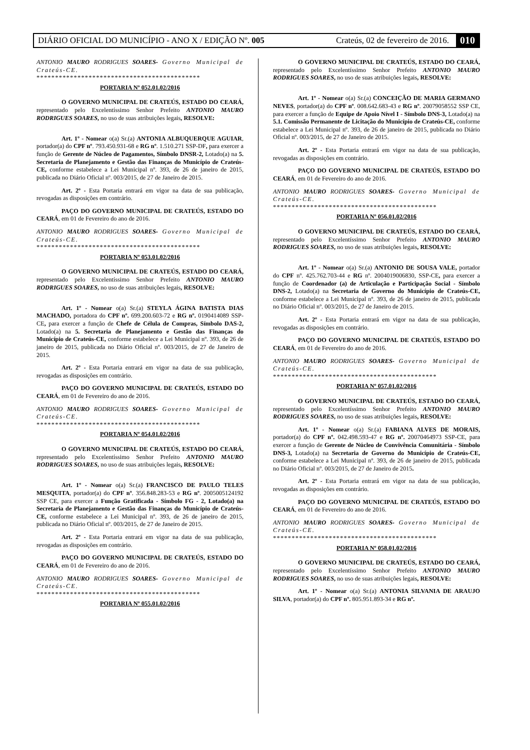DIÁRIO OFICIAL DO MUNICÍPIO - ANO X / EDIÇÃO Nº. 005 Crateús, 02 de fevereiro de 2016. 010
ANTONIO MAURO RODRIGUES SOARES- Governo Municipal de Crateús-CE.
********************************************
PORTARIA Nº 052.01.02/2016
O GOVERNO MUNICIPAL DE CRATEÚS, ESTADO DO CEARÁ, representado pelo Excelentíssimo Senhor Prefeito ANTONIO MAURO RODRIGUES SOARES, no uso de suas atribuições legais, RESOLVE:
Art. 1º - Nomear o(a) Sr.(a) ANTONIA ALBUQUERQUE AGUIAR, portador(a) do CPF nº. 793.450.931-68 e RG nº. 1.510.271 SSP-DF, para exercer a função de Gerente de Núcleo de Pagamentos, Símbolo DNSR-2, Lotado(a) na 5. Secretaria de Planejamento e Gestão das Finanças do Município de Crateús-CE, conforme estabelece a Lei Municipal nº. 393, de 26 de janeiro de 2015, publicada no Diário Oficial nº. 003/2015, de 27 de Janeiro de 2015.
Art. 2º - Esta Portaria entrará em vigor na data de sua publicação, revogadas as disposições em contrário.
PAÇO DO GOVERNO MUNICIPAL DE CRATEÚS, ESTADO DO CEARÁ, em 01 de Fevereiro do ano de 2016.
ANTONIO MAURO RODRIGUES SOARES- Governo Municipal de Crateús-CE.
********************************************
PORTARIA Nº 053.01.02/2016
O GOVERNO MUNICIPAL DE CRATEÚS, ESTADO DO CEARÁ, representado pelo Excelentíssimo Senhor Prefeito ANTONIO MAURO RODRIGUES SOARES, no uso de suas atribuições legais, RESOLVE:
Art. 1º - Nomear o(a) Sr.(a) STEYLA ÁGINA BATISTA DIAS MACHADO, portadora do CPF nº. 699.200.603-72 e RG nº. 0190414089 SSP-CE, para exercer a função de Chefe de Célula de Compras, Símbolo DAS-2, Lotado(a) na 5. Secretaria de Planejamento e Gestão das Finanças do Município de Crateús-CE, conforme estabelece a Lei Municipal nº. 393, de 26 de janeiro de 2015, publicada no Diário Oficial nº. 003/2015, de 27 de Janeiro de 2015.
Art. 2º - Esta Portaria entrará em vigor na data de sua publicação, revogadas as disposições em contrário.
PAÇO DO GOVERNO MUNICIPAL DE CRATEÚS, ESTADO DO CEARÁ, em 01 de Fevereiro do ano de 2016.
ANTONIO MAURO RODRIGUES SOARES- Governo Municipal de Crateús-CE.
********************************************
PORTARIA Nº 054.01.02/2016
O GOVERNO MUNICIPAL DE CRATEÚS, ESTADO DO CEARÁ, representado pelo Excelentíssimo Senhor Prefeito ANTONIO MAURO RODRIGUES SOARES, no uso de suas atribuições legais, RESOLVE:
Art. 1º - Nomear o(a) Sr.(a) FRANCISCO DE PAULO TELES MESQUITA, portador(a) do CPF nº. 356.848.283-53 e RG nº. 2005005124192 SSP CE, para exercer a Função Gratificada - Símbolo FG - 2, Lotado(a) na Secretaria de Planejamento e Gestão das Finanças do Município de Crateús-CE, conforme estabelece a Lei Municipal nº. 393, de 26 de janeiro de 2015, publicada no Diário Oficial nº. 003/2015, de 27 de Janeiro de 2015.
Art. 2º - Esta Portaria entrará em vigor na data de sua publicação, revogadas as disposições em contrário.
PAÇO DO GOVERNO MUNICIPAL DE CRATEÚS, ESTADO DO CEARÁ, em 01 de Fevereiro do ano de 2016.
ANTONIO MAURO RODRIGUES SOARES- Governo Municipal de Crateús-CE.
********************************************
PORTARIA Nº 055.01.02/2016
O GOVERNO MUNICIPAL DE CRATEÚS, ESTADO DO CEARÁ, representado pelo Excelentíssimo Senhor Prefeito ANTONIO MAURO RODRIGUES SOARES, no uso de suas atribuições legais, RESOLVE:
Art. 1º - Nomear o(a) Sr.(a) CONCEIÇÃO DE MARIA GERMANO NEVES, portador(a) do CPF nº. 008.642.683-43 e RG nº. 20079058552 SSP CE, para exercer a função de Equipe de Apoio Nível I - Símbolo DNS-3, Lotado(a) na 5.1. Comissão Permanente de Licitação do Município de Crateús-CE, conforme estabelece a Lei Municipal nº. 393, de 26 de janeiro de 2015, publicada no Diário Oficial nº. 003/2015, de 27 de Janeiro de 2015.
Art. 2º - Esta Portaria entrará em vigor na data de sua publicação, revogadas as disposições em contrário.
PAÇO DO GOVERNO MUNICIPAL DE CRATEÚS, ESTADO DO CEARÁ, em 01 de Fevereiro do ano de 2016.
ANTONIO MAURO RODRIGUES SOARES- Governo Municipal de Crateús-CE.
********************************************
PORTARIA Nº 056.01.02/2016
O GOVERNO MUNICIPAL DE CRATEÚS, ESTADO DO CEARÁ, representado pelo Excelentíssimo Senhor Prefeito ANTONIO MAURO RODRIGUES SOARES, no uso de suas atribuições legais, RESOLVE:
Art. 1º - Nomear o(a) Sr.(a) ANTONIO DE SOUSA VALE, portador do CPF nº. 425.762.703-44 e RG nº. 2004019006830, SSP-CE, para exercer a função de Coordenador (a) de Articulação e Participação Social - Símbolo DNS-2, Lotado(a) na Secretaria de Governo do Município de Crateús-CE, conforme estabelece a Lei Municipal nº. 393, de 26 de janeiro de 2015, publicada no Diário Oficial nº. 003/2015, de 27 de Janeiro de 2015.
Art. 2º - Esta Portaria entrará em vigor na data de sua publicação, revogadas as disposições em contrário.
PAÇO DO GOVERNO MUNICIPAL DE CRATEÚS, ESTADO DO CEARÁ, em 01 de Fevereiro do ano de 2016.
ANTONIO MAURO RODRIGUES SOARES- Governo Municipal de Crateús-CE.
********************************************
PORTARIA Nº 057.01.02/2016
O GOVERNO MUNICIPAL DE CRATEÚS, ESTADO DO CEARÁ, representado pelo Excelentíssimo Senhor Prefeito ANTONIO MAURO RODRIGUES SOARES, no uso de suas atribuições legais, RESOLVE:
Art. 1º - Nomear o(a) Sr.(a) FABIANA ALVES DE MORAIS, portador(a) do CPF nº. 042.498.593-47 e RG nº. 20070464973 SSP-CE, para exercer a função de Gerente de Núcleo de Convivência Comunitária - Símbolo DNS-3, Lotado(a) na Secretaria de Governo do Município de Crateús-CE, conforme estabelece a Lei Municipal nº. 393, de 26 de janeiro de 2015, publicada no Diário Oficial nº. 003/2015, de 27 de Janeiro de 2015.
Art. 2º - Esta Portaria entrará em vigor na data de sua publicação, revogadas as disposições em contrário.
PAÇO DO GOVERNO MUNICIPAL DE CRATEÚS, ESTADO DO CEARÁ, em 01 de Fevereiro do ano de 2016.
ANTONIO MAURO RODRIGUES SOARES- Governo Municipal de Crateús-CE.
********************************************
PORTARIA Nº 058.01.02/2016
O GOVERNO MUNICIPAL DE CRATEÚS, ESTADO DO CEARÁ, representado pelo Excelentíssimo Senhor Prefeito ANTONIO MAURO RODRIGUES SOARES, no uso de suas atribuições legais, RESOLVE:
Art. 1º - Nomear o(a) Sr.(a) ANTONIA SILVANIA DE ARAUJO SILVA, portador(a) do CPF nº. 805.951.893-34 e RG nº.